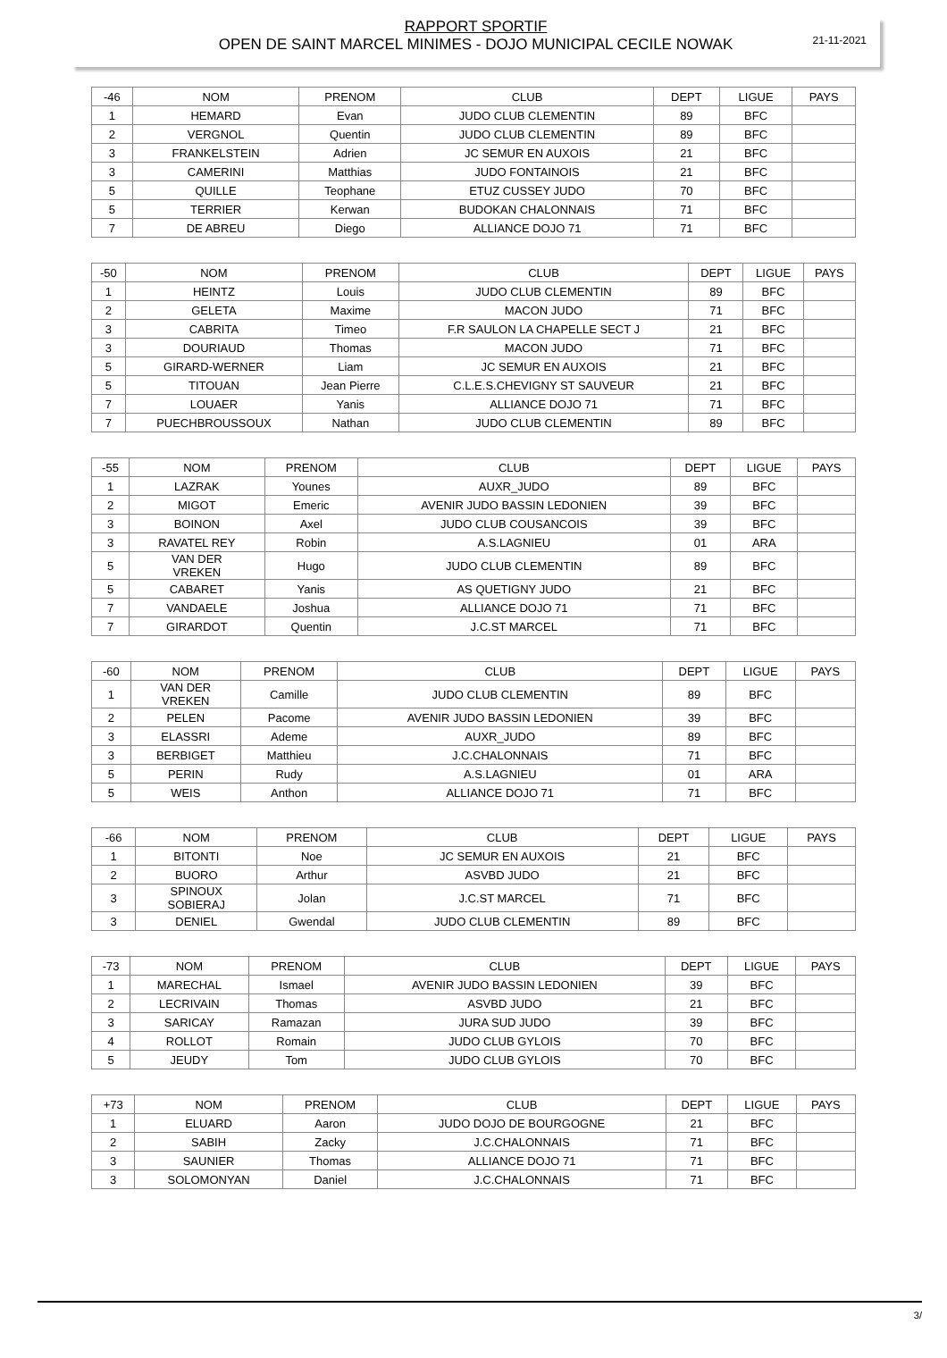RAPPORT SPORTIF
OPEN DE SAINT MARCEL MINIMES - DOJO MUNICIPAL CECILE NOWAK
21-11-2021
| -46 | NOM | PRENOM | CLUB | DEPT | LIGUE | PAYS |
| --- | --- | --- | --- | --- | --- | --- |
| 1 | HEMARD | Evan | JUDO CLUB CLEMENTIN | 89 | BFC | |
| 2 | VERGNOL | Quentin | JUDO CLUB CLEMENTIN | 89 | BFC | |
| 3 | FRANKELSTEIN | Adrien | JC SEMUR EN AUXOIS | 21 | BFC | |
| 3 | CAMERINI | Matthias | JUDO FONTAINOIS | 21 | BFC | |
| 5 | QUILLE | Teophane | ETUZ CUSSEY JUDO | 70 | BFC | |
| 5 | TERRIER | Kerwan | BUDOKAN CHALONNAIS | 71 | BFC | |
| 7 | DE ABREU | Diego | ALLIANCE DOJO 71 | 71 | BFC | |
| -50 | NOM | PRENOM | CLUB | DEPT | LIGUE | PAYS |
| --- | --- | --- | --- | --- | --- | --- |
| 1 | HEINTZ | Louis | JUDO CLUB CLEMENTIN | 89 | BFC | |
| 2 | GELETA | Maxime | MACON JUDO | 71 | BFC | |
| 3 | CABRITA | Timeo | F.R SAULON LA CHAPELLE SECT J | 21 | BFC | |
| 3 | DOURIAUD | Thomas | MACON JUDO | 71 | BFC | |
| 5 | GIRARD-WERNER | Liam | JC SEMUR EN AUXOIS | 21 | BFC | |
| 5 | TITOUAN | Jean Pierre | C.L.E.S.CHEVIGNY ST SAUVEUR | 21 | BFC | |
| 7 | LOUAER | Yanis | ALLIANCE DOJO 71 | 71 | BFC | |
| 7 | PUECHBROUSSOUX | Nathan | JUDO CLUB CLEMENTIN | 89 | BFC | |
| -55 | NOM | PRENOM | CLUB | DEPT | LIGUE | PAYS |
| --- | --- | --- | --- | --- | --- | --- |
| 1 | LAZRAK | Younes | AUXR_JUDO | 89 | BFC | |
| 2 | MIGOT | Emeric | AVENIR JUDO BASSIN LEDONIEN | 39 | BFC | |
| 3 | BOINON | Axel | JUDO CLUB COUSANCOIS | 39 | BFC | |
| 3 | RAVATEL REY | Robin | A.S.LAGNIEU | 01 | ARA | |
| 5 | VAN DER VREKEN | Hugo | JUDO CLUB CLEMENTIN | 89 | BFC | |
| 5 | CABARET | Yanis | AS QUETIGNY JUDO | 21 | BFC | |
| 7 | VANDAELE | Joshua | ALLIANCE DOJO 71 | 71 | BFC | |
| 7 | GIRARDOT | Quentin | J.C.ST MARCEL | 71 | BFC | |
| -60 | NOM | PRENOM | CLUB | DEPT | LIGUE | PAYS |
| --- | --- | --- | --- | --- | --- | --- |
| 1 | VAN DER VREKEN | Camille | JUDO CLUB CLEMENTIN | 89 | BFC | |
| 2 | PELEN | Pacome | AVENIR JUDO BASSIN LEDONIEN | 39 | BFC | |
| 3 | ELASSRI | Ademe | AUXR_JUDO | 89 | BFC | |
| 3 | BERBIGET | Matthieu | J.C.CHALONNAIS | 71 | BFC | |
| 5 | PERIN | Rudy | A.S.LAGNIEU | 01 | ARA | |
| 5 | WEIS | Anthon | ALLIANCE DOJO 71 | 71 | BFC | |
| -66 | NOM | PRENOM | CLUB | DEPT | LIGUE | PAYS |
| --- | --- | --- | --- | --- | --- | --- |
| 1 | BITONTI | Noe | JC SEMUR EN AUXOIS | 21 | BFC | |
| 2 | BUORO | Arthur | ASVBD JUDO | 21 | BFC | |
| 3 | SPINOUX SOBIERAJ | Jolan | J.C.ST MARCEL | 71 | BFC | |
| 3 | DENIEL | Gwendal | JUDO CLUB CLEMENTIN | 89 | BFC | |
| -73 | NOM | PRENOM | CLUB | DEPT | LIGUE | PAYS |
| --- | --- | --- | --- | --- | --- | --- |
| 1 | MARECHAL | Ismael | AVENIR JUDO BASSIN LEDONIEN | 39 | BFC | |
| 2 | LECRIVAIN | Thomas | ASVBD JUDO | 21 | BFC | |
| 3 | SARICAY | Ramazan | JURA SUD JUDO | 39 | BFC | |
| 4 | ROLLOT | Romain | JUDO CLUB GYLOIS | 70 | BFC | |
| 5 | JEUDY | Tom | JUDO CLUB GYLOIS | 70 | BFC | |
| +73 | NOM | PRENOM | CLUB | DEPT | LIGUE | PAYS |
| --- | --- | --- | --- | --- | --- | --- |
| 1 | ELUARD | Aaron | JUDO DOJO DE BOURGOGNE | 21 | BFC | |
| 2 | SABIH | Zacky | J.C.CHALONNAIS | 71 | BFC | |
| 3 | SAUNIER | Thomas | ALLIANCE DOJO 71 | 71 | BFC | |
| 3 | SOLOMONYAN | Daniel | J.C.CHALONNAIS | 71 | BFC | |
3/